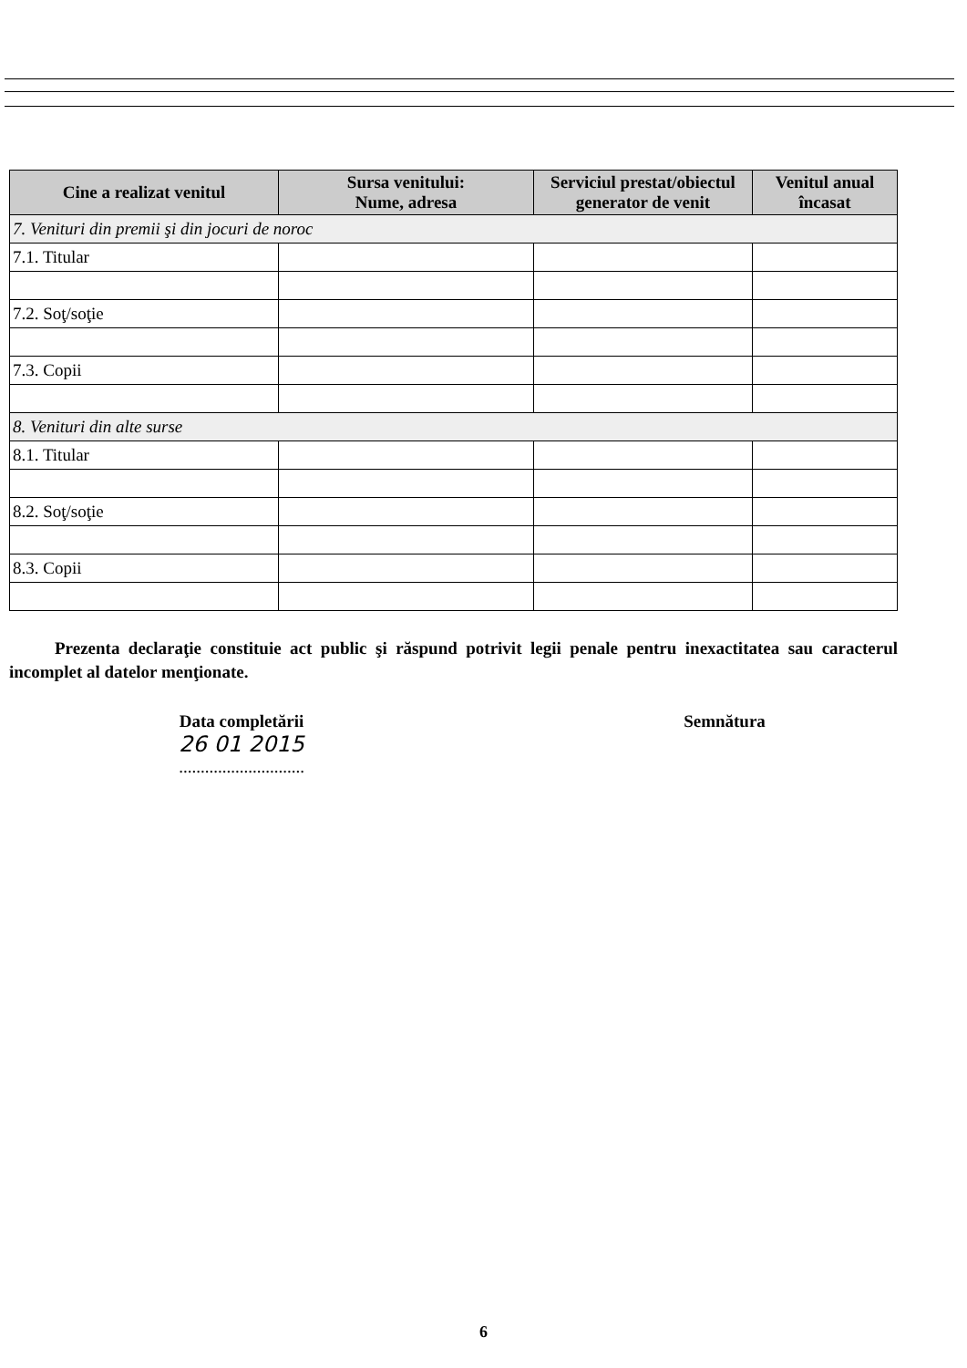| Cine a realizat venitul | Sursa venitului: Nume, adresa | Serviciul prestat/obiectul generator de venit | Venitul anual încasat |
| --- | --- | --- | --- |
| 7. Venituri din premii şi din jocuri de noroc | | | |
| 7.1. Titular | | | |
| 7.2. Soţ/soţie | | | |
| 7.3. Copii | | | |
| 8. Venituri din alte surse | | | |
| 8.1. Titular | | | |
| 8.2. Soţ/soţie | | | |
| 8.3. Copii | | | |
Prezenta declaraţie constituie act public şi răspund potrivit legii penale pentru inexactitatea sau caracterul incomplet al datelor menţionate.
Data completării
26 01 2015
.............................
Semnătura
6